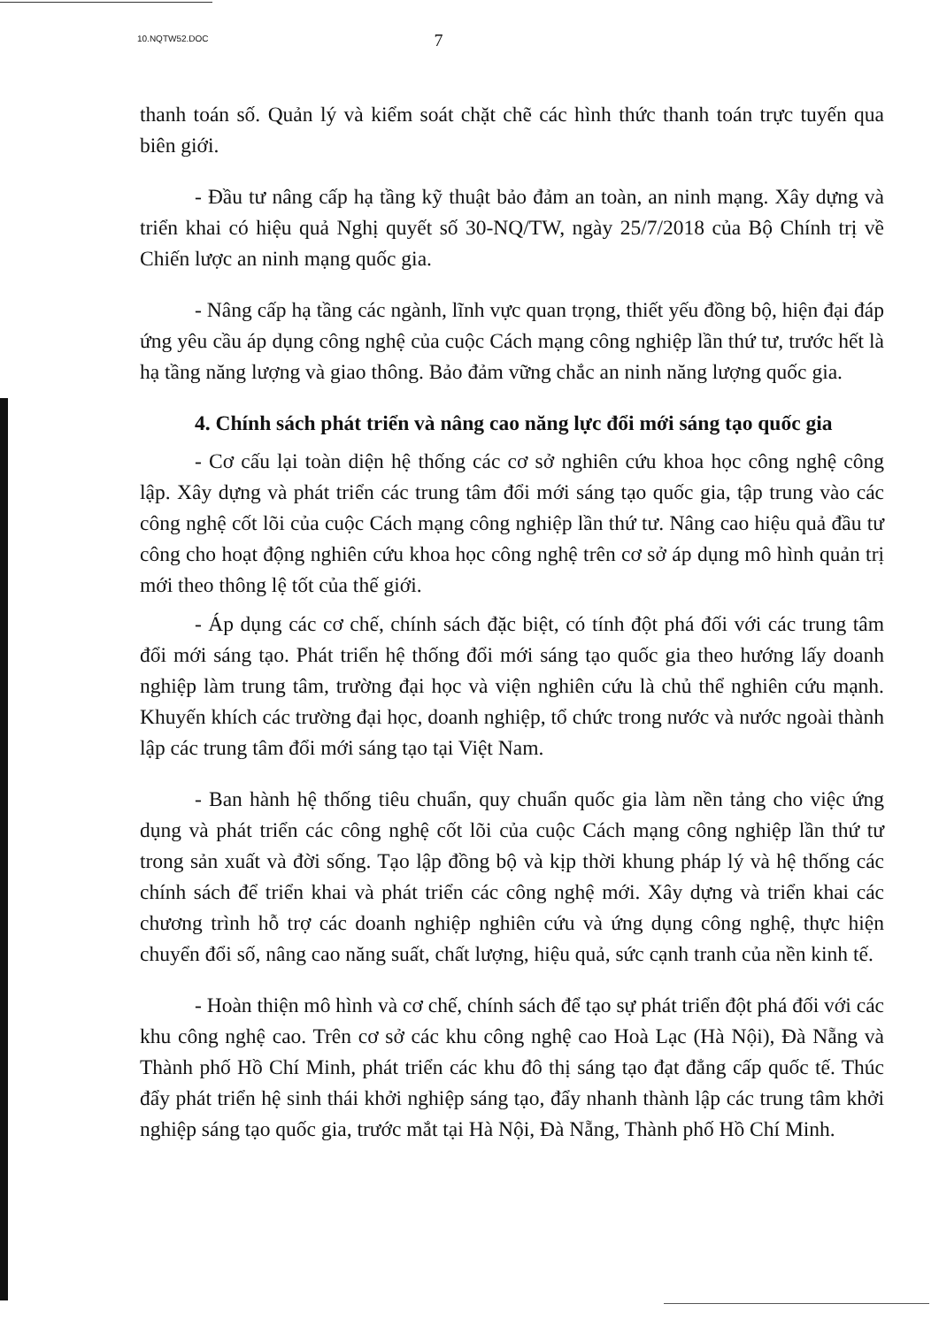10.NQTW52.DOC 7
thanh toán số. Quản lý và kiểm soát chặt chẽ các hình thức thanh toán trực tuyến qua biên giới.
- Đầu tư nâng cấp hạ tầng kỹ thuật bảo đảm an toàn, an ninh mạng. Xây dựng và triển khai có hiệu quả Nghị quyết số 30-NQ/TW, ngày 25/7/2018 của Bộ Chính trị về Chiến lược an ninh mạng quốc gia.
- Nâng cấp hạ tầng các ngành, lĩnh vực quan trọng, thiết yếu đồng bộ, hiện đại đáp ứng yêu cầu áp dụng công nghệ của cuộc Cách mạng công nghiệp lần thứ tư, trước hết là hạ tầng năng lượng và giao thông. Bảo đảm vững chắc an ninh năng lượng quốc gia.
4. Chính sách phát triển và nâng cao năng lực đổi mới sáng tạo quốc gia
- Cơ cấu lại toàn diện hệ thống các cơ sở nghiên cứu khoa học công nghệ công lập. Xây dựng và phát triển các trung tâm đổi mới sáng tạo quốc gia, tập trung vào các công nghệ cốt lõi của cuộc Cách mạng công nghiệp lần thứ tư. Nâng cao hiệu quả đầu tư công cho hoạt động nghiên cứu khoa học công nghệ trên cơ sở áp dụng mô hình quản trị mới theo thông lệ tốt của thế giới.
- Áp dụng các cơ chế, chính sách đặc biệt, có tính đột phá đối với các trung tâm đổi mới sáng tạo. Phát triển hệ thống đổi mới sáng tạo quốc gia theo hướng lấy doanh nghiệp làm trung tâm, trường đại học và viện nghiên cứu là chủ thể nghiên cứu mạnh. Khuyến khích các trường đại học, doanh nghiệp, tổ chức trong nước và nước ngoài thành lập các trung tâm đổi mới sáng tạo tại Việt Nam.
- Ban hành hệ thống tiêu chuẩn, quy chuẩn quốc gia làm nền tảng cho việc ứng dụng và phát triển các công nghệ cốt lõi của cuộc Cách mạng công nghiệp lần thứ tư trong sản xuất và đời sống. Tạo lập đồng bộ và kịp thời khung pháp lý và hệ thống các chính sách để triển khai và phát triển các công nghệ mới. Xây dựng và triển khai các chương trình hỗ trợ các doanh nghiệp nghiên cứu và ứng dụng công nghệ, thực hiện chuyển đổi số, nâng cao năng suất, chất lượng, hiệu quả, sức cạnh tranh của nền kinh tế.
- Hoàn thiện mô hình và cơ chế, chính sách để tạo sự phát triển đột phá đối với các khu công nghệ cao. Trên cơ sở các khu công nghệ cao Hoà Lạc (Hà Nội), Đà Nẵng và Thành phố Hồ Chí Minh, phát triển các khu đô thị sáng tạo đạt đẳng cấp quốc tế. Thúc đẩy phát triển hệ sinh thái khởi nghiệp sáng tạo, đẩy nhanh thành lập các trung tâm khởi nghiệp sáng tạo quốc gia, trước mắt tại Hà Nội, Đà Nẵng, Thành phố Hồ Chí Minh.